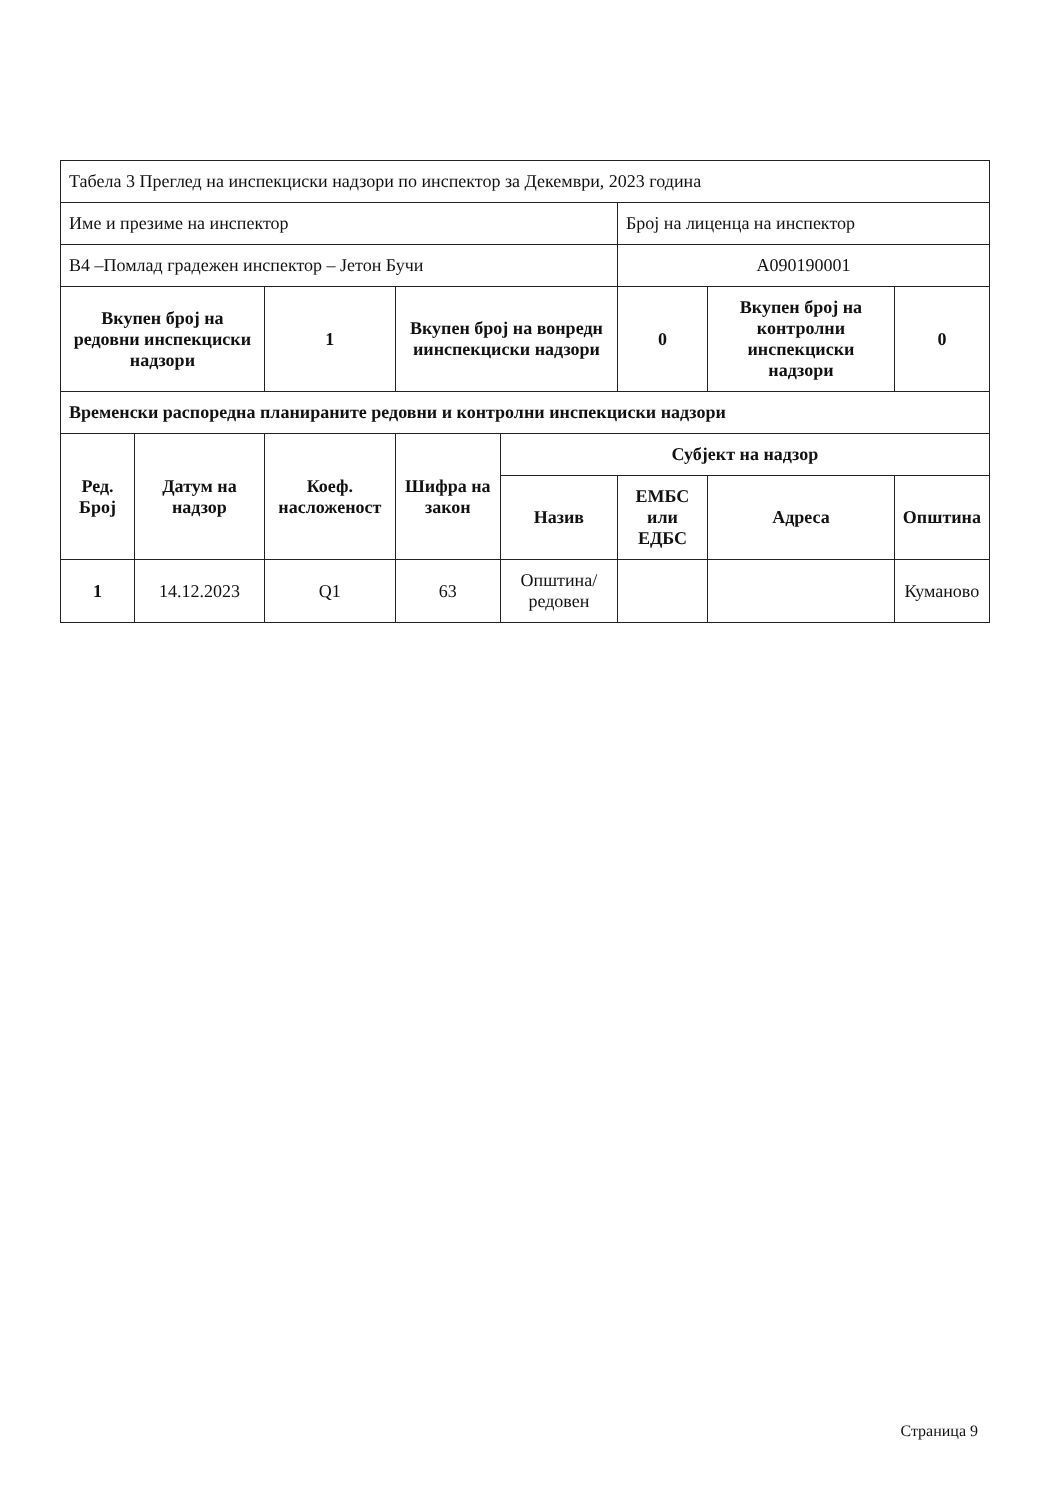| Табела 3 Преглед на инспекциски надзори по инспектор за Декември, 2023 година | | | | | | | |
| Име и презиме на инспектор | | | | | Број на лиценца на инспектор | | |
| В4 –Помлад градежен инспектор – Јетон Бучи | | | | | А090190001 | | |
| Вкупен број на редовни инспекциски надзори | | 1 | Вкупен број на вонредн иинспекциски надзори | | 0 | Вкупен број на контролни инспекциски надзори | 0 |
| Временски распоредна планираните редовни и контролни инспекциски надзори | | | | | | | |
| Ред. Број | Датум на надзор | Коеф. насложеност | Шифра на закон | Субјект на надзор | | | |
| | | | | Назив | ЕМБС или ЕДБС | Адреса | Општина |
| 1 | 14.12.2023 | Q1 | 63 | Општина/редовен | | | Куманово |
Страница 9